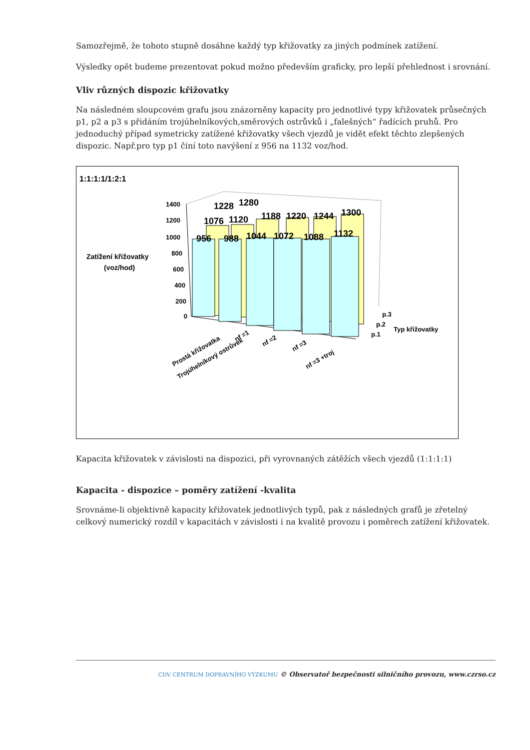Samozřejmě, že tohoto stupně dosáhne každý typ křižovatky za jiných podmínek zatížení.
Výsledky opět budeme prezentovat pokud možno především graficky, pro lepší přehlednost i srovnání.
Vliv různých dispozic křižovatky
Na následném sloupcovém grafu jsou znázorněny kapacity pro jednotlivé typy křižovatek průsečných p1, p2 a p3 s přidáním trojúhelníkových,směrových ostrůvků i „falešných“ řadících pruhů. Pro jednoduchý případ symetricky zatížené křižovatky všech vjezdů je vidět efekt těchto zlepšených dispozic. Např.pro typ p1 činí toto navýšení z 956 na 1132 voz/hod.
1:1:1:1/1:2:1
Zatížení křižovatky
(voz/hod)
1400
1200
1000
800
600
400
200
0
956
988
1044
1072
1088
1132
1076
1120
1188
1220
1244
1300
1228
1280
p.3
p.2
p.1
Typ křižovatky
Prostá křižovatka
Trojúhelníkový ostrůvek
nf =1
nf =2
nf =3
nf =3 +troj
Kapacita křižovatek v závislosti na dispozici, při vyrovnaných zátěžích všech vjezdů (1:1:1:1)
Kapacita - dispozice – poměry zatížení -kvalita
Srovnáme-li objektivně kapacity křižovatek jednotlivých typů, pak z následných grafů je zřetelný celkový numerický rozdíl v kapacitách v závislosti i na kvalitě provozu i poměrech zatížení křižovatek.
CDV CENTRUM DOPRAVNÍHO VÝZKUMU © Observatoř bezpečnosti silničního provozu, www.czrso.cz